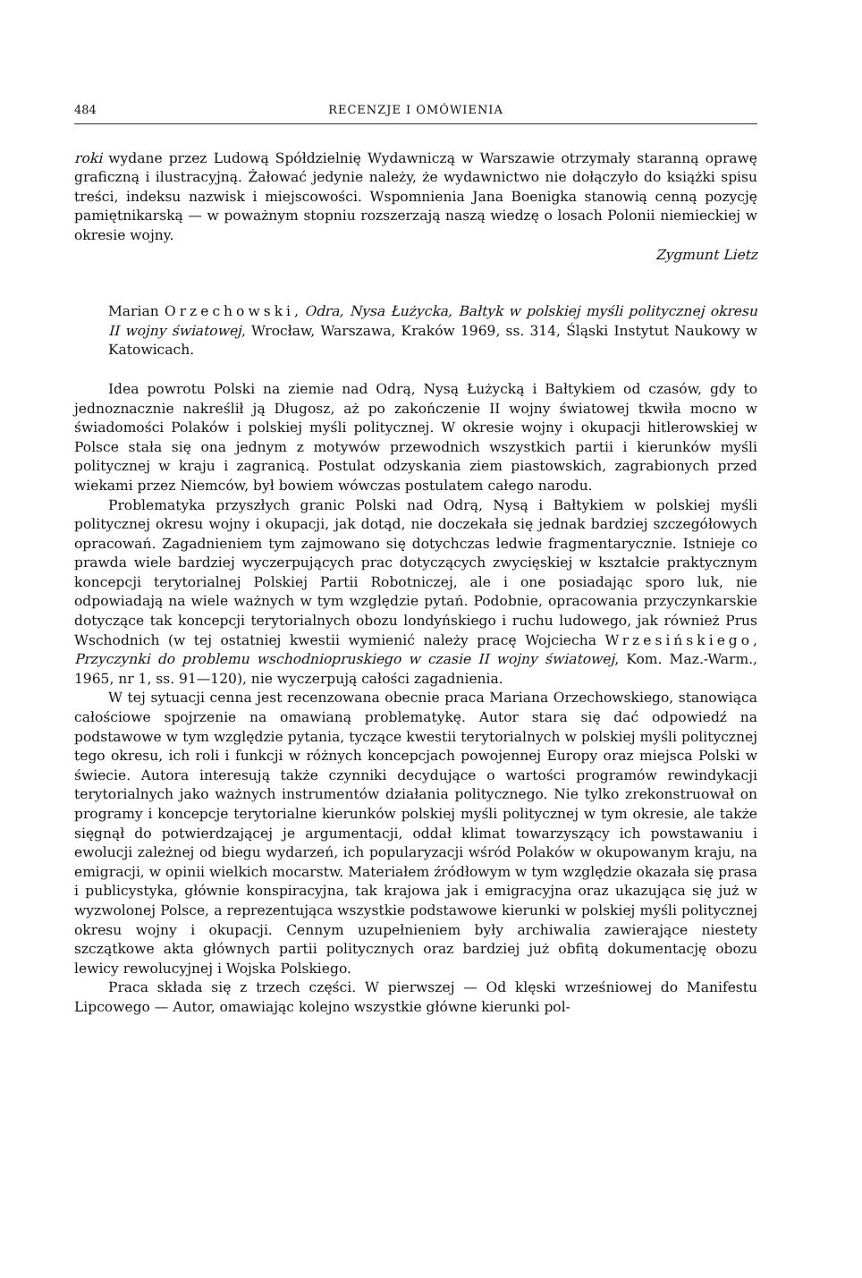484 RECENZJE I OMÓWIENIA
roki wydane przez Ludową Spółdzielnię Wydawniczą w Warszawie otrzymały staranną oprawę graficzną i ilustracyjną. Żałować jedynie należy, że wydawnictwo nie dołączyło do książki spisu treści, indeksu nazwisk i miejscowości. Wspomnienia Jana Boenigka stanowią cenną pozycję pamiętnikarską — w poważnym stopniu rozszerzają naszą wiedzę o losach Polonii niemieckiej w okresie wojny.
Zygmunt Lietz
Marian Orzechowski, Odra, Nysa Łużycka, Bałtyk w polskiej myśli politycznej okresu II wojny światowej, Wrocław, Warszawa, Kraków 1969, ss. 314, Śląski Instytut Naukowy w Katowicach.
Idea powrotu Polski na ziemie nad Odrą, Nysą Łużycką i Bałtykiem od czasów, gdy to jednoznacznie nakreślił ją Długosz, aż po zakończenie II wojny światowej tkwiła mocno w świadomości Polaków i polskiej myśli politycznej. W okresie wojny i okupacji hitlerowskiej w Polsce stała się ona jednym z motywów przewodnich wszystkich partii i kierunków myśli politycznej w kraju i zagranicą. Postulat odzyskania ziem piastowskich, zagrabionych przed wiekami przez Niemców, był bowiem wówczas postulatem całego narodu.
Problematyka przyszłych granic Polski nad Odrą, Nysą i Bałtykiem w polskiej myśli politycznej okresu wojny i okupacji, jak dotąd, nie doczekała się jednak bardziej szczegółowych opracowań. Zagadnieniem tym zajmowano się dotychczas ledwie fragmentarycznie. Istnieje co prawda wiele bardziej wyczerpujących prac dotyczących zwycięskiej w kształcie praktycznym koncepcji terytorialnej Polskiej Partii Robotniczej, ale i one posiadając sporo luk, nie odpowiadają na wiele ważnych w tym względzie pytań. Podobnie, opracowania przyczynkarskie dotyczące tak koncepcji terytorialnych obozu londyńskiego i ruchu ludowego, jak również Prus Wschodnich (w tej ostatniej kwestii wymienić należy pracę Wojciecha Wrzesińskiego, Przyczynki do problemu wschodniopruskiego w czasie II wojny światowej, Kom. Maz.-Warm., 1965, nr 1, ss. 91—120), nie wyczerpują całości zagadnienia.
W tej sytuacji cenna jest recenzowana obecnie praca Mariana Orzechowskiego, stanowiąca całościowe spojrzenie na omawianą problematykę. Autor stara się dać odpowiedź na podstawowe w tym względzie pytania, tyczące kwestii terytorialnych w polskiej myśli politycznej tego okresu, ich roli i funkcji w różnych koncepcjach powojennej Europy oraz miejsca Polski w świecie. Autora interesują także czynniki decydujące o wartości programów rewindykacji terytorialnych jako ważnych instrumentów działania politycznego. Nie tylko zrekonstruował on programy i koncepcje terytorialne kierunków polskiej myśli politycznej w tym okresie, ale także sięgnął do potwierdzającej je argumentacji, oddał klimat towarzyszący ich powstawaniu i ewolucji zależnej od biegu wydarzeń, ich popularyzacji wśród Polaków w okupowanym kraju, na emigracji, w opinii wielkich mocarstw. Materiałem źródłowym w tym względzie okazała się prasa i publicystyka, głównie konspiracyjna, tak krajowa jak i emigracyjna oraz ukazująca się już w wyzwolonej Polsce, a reprezentująca wszystkie podstawowe kierunki w polskiej myśli politycznej okresu wojny i okupacji. Cennym uzupełnieniem były archiwalia zawierające niestety szczątkowe akta głównych partii politycznych oraz bardziej już obfitą dokumentację obozu lewicy rewolucyjnej i Wojska Polskiego.
Praca składa się z trzech części. W pierwszej — Od klęski wrześniowej do Manifestu Lipcowego — Autor, omawiając kolejno wszystkie główne kierunki pol-